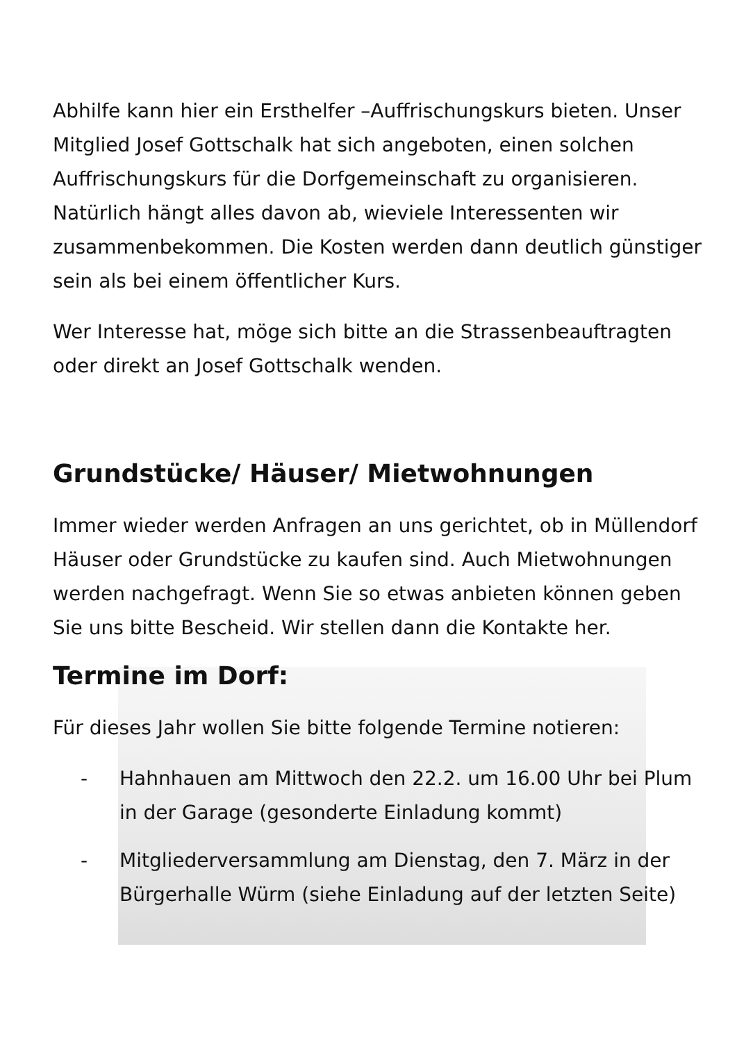Abhilfe kann hier ein Ersthelfer –Auffrischungskurs bieten. Unser Mitglied Josef Gottschalk hat sich angeboten, einen solchen Auffrischungskurs für die Dorfgemeinschaft zu organisieren. Natürlich hängt alles davon ab, wieviele Interessenten wir zusammenbekommen. Die Kosten werden dann deutlich günstiger sein als bei einem öffentlicher Kurs.
Wer Interesse hat, möge sich bitte an die Strassenbeauftragten oder direkt an Josef Gottschalk wenden.
Grundstücke/ Häuser/ Mietwohnungen
Immer wieder werden Anfragen an uns gerichtet, ob in Müllendorf Häuser oder Grundstücke zu kaufen sind. Auch Mietwohnungen werden nachgefragt. Wenn Sie so etwas anbieten können geben Sie uns bitte Bescheid. Wir stellen dann die Kontakte her.
Termine im Dorf:
Für dieses Jahr wollen Sie bitte folgende Termine notieren:
- Hahnhauen am Mittwoch den 22.2. um 16.00 Uhr bei Plum in der Garage (gesonderte Einladung kommt)
- Mitgliederversammlung am Dienstag, den 7. März in der Bürgerhalle Würm (siehe Einladung auf der letzten Seite)